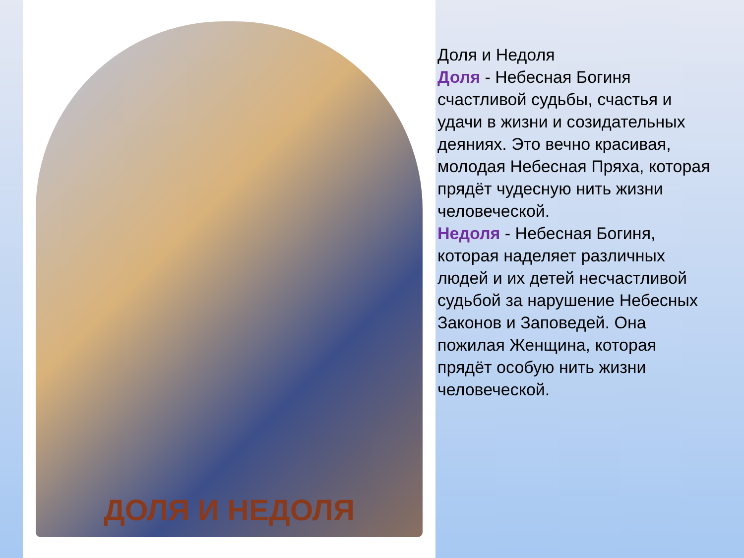ДОЛЯ И НЕДОЛЯ
Доля и Недоля
Доля - Небесная Богиня счастливой судьбы, счастья и удачи в жизни и созидательных деяниях. Это вечно красивая, молодая Небесная Пряха, которая прядёт чудесную нить жизни человеческой.
Недоля - Небесная Богиня, которая наделяет различных людей и их детей несчастливой судьбой за нарушение Небесных Законов и Заповедей. Она пожилая Женщина, которая прядёт особую нить жизни человеческой.